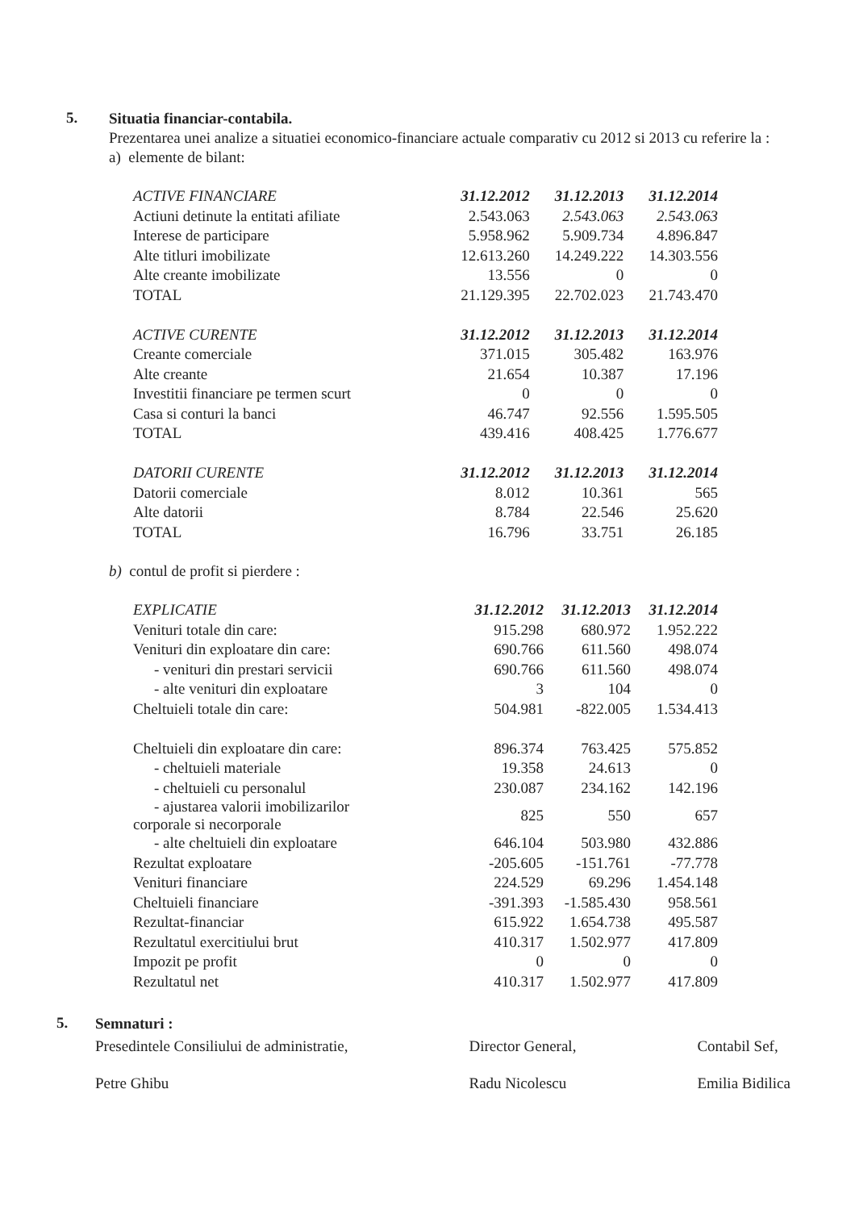5.
Situatia financiar-contabila.
Prezentarea unei analize a situatiei economico-financiare actuale comparativ cu 2012 si 2013 cu referire la :
a) elemente de bilant:
| ACTIVE FINANCIARE | 31.12.2012 | 31.12.2013 | 31.12.2014 |
| --- | --- | --- | --- |
| Actiuni detinute la entitati afiliate | 2.543.063 | 2.543.063 | 2.543.063 |
| Interese de participare | 5.958.962 | 5.909.734 | 4.896.847 |
| Alte titluri imobilizate | 12.613.260 | 14.249.222 | 14.303.556 |
| Alte creante imobilizate | 13.556 | 0 | 0 |
| TOTAL | 21.129.395 | 22.702.023 | 21.743.470 |
| ACTIVE CURENTE | 31.12.2012 | 31.12.2013 | 31.12.2014 |
| Creante comerciale | 371.015 | 305.482 | 163.976 |
| Alte creante | 21.654 | 10.387 | 17.196 |
| Investitii financiare pe termen scurt | 0 | 0 | 0 |
| Casa si conturi la banci | 46.747 | 92.556 | 1.595.505 |
| TOTAL | 439.416 | 408.425 | 1.776.677 |
| DATORII CURENTE | 31.12.2012 | 31.12.2013 | 31.12.2014 |
| Datorii comerciale | 8.012 | 10.361 | 565 |
| Alte datorii | 8.784 | 22.546 | 25.620 |
| TOTAL | 16.796 | 33.751 | 26.185 |
b) contul de profit si pierdere :
| EXPLICATIE | 31.12.2012 | 31.12.2013 | 31.12.2014 |
| --- | --- | --- | --- |
| Venituri totale din care: | 915.298 | 680.972 | 1.952.222 |
| Venituri din exploatare din care: | 690.766 | 611.560 | 498.074 |
| - venituri din prestari servicii | 690.766 | 611.560 | 498.074 |
| - alte venituri din exploatare | 3 | 104 | 0 |
| Cheltuieli totale din care: | 504.981 | -822.005 | 1.534.413 |
| Cheltuieli din exploatare din care: | 896.374 | 763.425 | 575.852 |
| - cheltuieli materiale | 19.358 | 24.613 | 0 |
| - cheltuieli cu personalul | 230.087 | 234.162 | 142.196 |
| - ajustarea valorii imobilizarilor corporale si necorporale | 825 | 550 | 657 |
| - alte cheltuieli din exploatare | 646.104 | 503.980 | 432.886 |
| Rezultat exploatare | -205.605 | -151.761 | -77.778 |
| Venituri financiare | 224.529 | 69.296 | 1.454.148 |
| Cheltuieli financiare | -391.393 | -1.585.430 | 958.561 |
| Rezultat-financiar | 615.922 | 1.654.738 | 495.587 |
| Rezultatul exercitiului brut | 410.317 | 1.502.977 | 417.809 |
| Impozit pe profit | 0 | 0 | 0 |
| Rezultatul net | 410.317 | 1.502.977 | 417.809 |
5.
Semnaturi :
Presedintele Consiliului de administratie,
Petre Ghibu
Director General,
Radu Nicolescu
Contabil Sef,
Emilia Bidilica